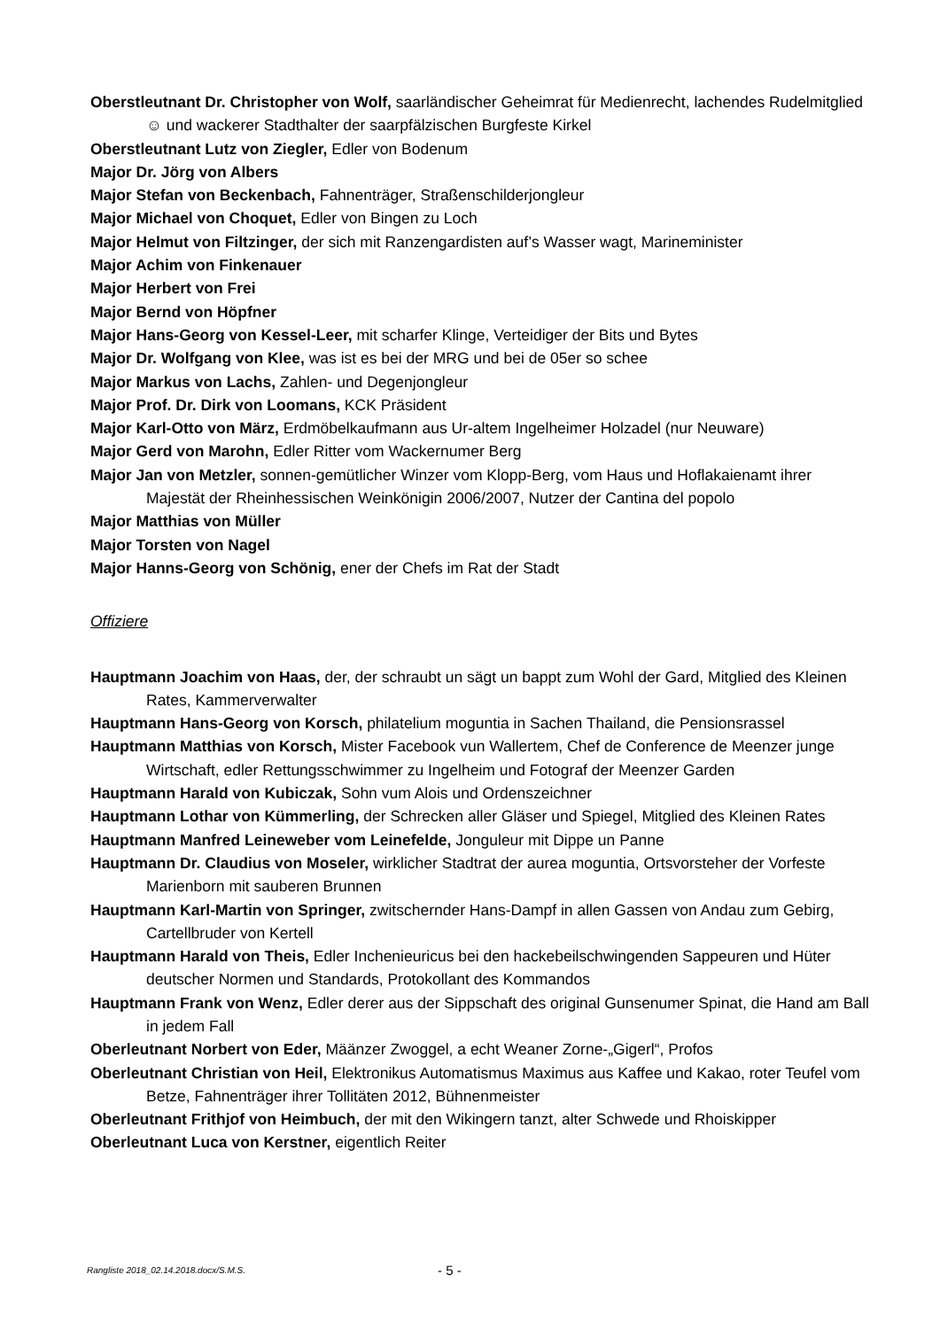Oberstleutnant Dr. Christopher von Wolf, saarländischer Geheimrat für Medienrecht, lachendes Rudelmitglied ☺ und wackerer Stadthalter der saarpfälzischen Burgfeste Kirkel
Oberstleutnant Lutz von Ziegler, Edler von Bodenum
Major Dr. Jörg von Albers
Major Stefan von Beckenbach, Fahnenträger, Straßenschilderjongleur
Major Michael von Choquet, Edler von Bingen zu Loch
Major Helmut von Filtzinger, der sich mit Ranzengardisten auf’s Wasser wagt, Marineminister
Major Achim von Finkenauer
Major Herbert von Frei
Major Bernd von Höpfner
Major Hans-Georg von Kessel-Leer, mit scharfer Klinge, Verteidiger der Bits und Bytes
Major Dr. Wolfgang von Klee, was ist es bei der MRG und bei de 05er so schee
Major Markus von Lachs, Zahlen- und Degenjongleur
Major Prof. Dr. Dirk von Loomans, KCK Präsident
Major Karl-Otto von März, Erdmöbelkaufmann aus Ur-altem Ingelheimer Holzadel (nur Neuware)
Major Gerd von Marohn, Edler Ritter vom Wackernumer Berg
Major Jan von Metzler, sonnen-gemütlicher Winzer vom Klopp-Berg, vom Haus und Hoflakaienamt ihrer Majestät der Rheinhessischen Weinkönigin 2006/2007, Nutzer der Cantina del popolo
Major Matthias von Müller
Major Torsten von Nagel
Major Hanns-Georg von Schönig, ener der Chefs im Rat der Stadt
Offiziere
Hauptmann Joachim von Haas, der, der schraubt un sägt un bappt zum Wohl der Gard, Mitglied des Kleinen Rates, Kammerverwalter
Hauptmann Hans-Georg von Korsch, philatelium moguntia in Sachen Thailand, die Pensionsrassel
Hauptmann Matthias von Korsch, Mister Facebook vun Wallertem, Chef de Conference de Meenzer junge Wirtschaft, edler Rettungsschwimmer zu Ingelheim und Fotograf der Meenzer Garden
Hauptmann Harald von Kubiczak, Sohn vum Alois und Ordenszeichner
Hauptmann Lothar von Kümmerling, der Schrecken aller Gläser und Spiegel, Mitglied des Kleinen Rates
Hauptmann Manfred Leineweber vom Leinefelde, Jonguleur mit Dippe un Panne
Hauptmann Dr. Claudius von Moseler, wirklicher Stadtrat der aurea moguntia, Ortsvorsteher der Vorfeste Marienborn mit sauberen Brunnen
Hauptmann Karl-Martin von Springer, zwitschernder Hans-Dampf in allen Gassen von Andau zum Gebirg, Cartellbruder von Kertell
Hauptmann Harald von Theis, Edler Inchenieuricus bei den hackebeilschwingenden Sappeuren und Hüter deutscher Normen und Standards, Protokollant des Kommandos
Hauptmann Frank von Wenz, Edler derer aus der Sippschaft des original Gunsenumer Spinat, die Hand am Ball in jedem Fall
Oberleutnant Norbert von Eder, Määnzer Zwoggel, a echt Weaner Zorne-„Gigerl“, Profos
Oberleutnant Christian von Heil, Elektronikus Automatismus Maximus aus Kaffee und Kakao, roter Teufel vom Betze, Fahnenträger ihrer Tollitäten 2012, Bühnenmeister
Oberleutnant Frithjof von Heimbuch, der mit den Wikingern tanzt, alter Schwede und Rhoiskipper
Oberleutnant Luca von Kerstner, eigentlich Reiter
Rangliste 2018_02.14.2018.docx/S.M.S. - 5 -